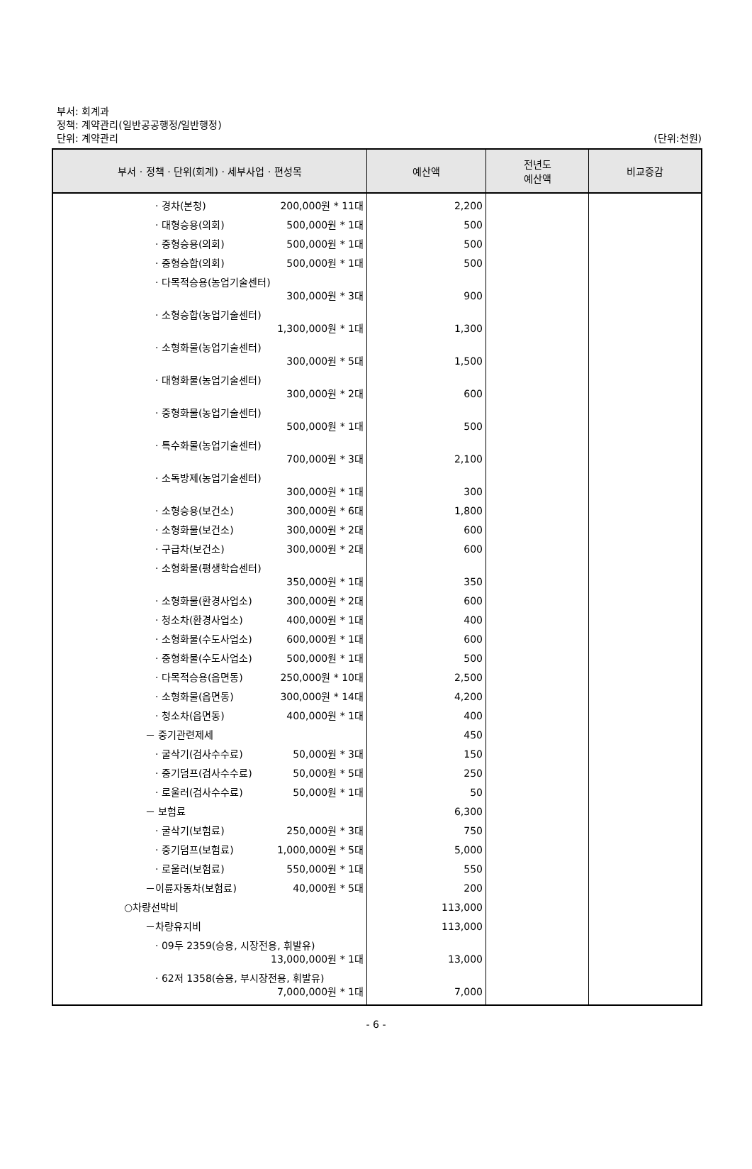부서: 회계과
정책: 계약관리(일반공공행정/일반행정)
단위: 계약관리 (단위:천원)
| 부서 · 정책 · 단위(회계) · 세부사업 · 편성목 | 예산액 | 전년도 예산액 | 비교증감 |
| --- | --- | --- | --- |
| · 경차(본청) 200,000원 * 11대 | 2,200 | | |
| · 대형승용(의회) 500,000원 * 1대 | 500 | | |
| · 중형승용(의회) 500,000원 * 1대 | 500 | | |
| · 중형승합(의회) 500,000원 * 1대 | 500 | | |
| · 다목적승용(농업기술센터) 300,000원 * 3대 | 900 | | |
| · 소형승합(농업기술센터) 1,300,000원 * 1대 | 1,300 | | |
| · 소형화물(농업기술센터) 300,000원 * 5대 | 1,500 | | |
| · 대형화물(농업기술센터) 300,000원 * 2대 | 600 | | |
| · 중형화물(농업기술센터) 500,000원 * 1대 | 500 | | |
| · 특수화물(농업기술센터) 700,000원 * 3대 | 2,100 | | |
| · 소독방제(농업기술센터) 300,000원 * 1대 | 300 | | |
| · 소형승용(보건소) 300,000원 * 6대 | 1,800 | | |
| · 소형화물(보건소) 300,000원 * 2대 | 600 | | |
| · 구급차(보건소) 300,000원 * 2대 | 600 | | |
| · 소형화물(평생학습센터) 350,000원 * 1대 | 350 | | |
| · 소형화물(환경사업소) 300,000원 * 2대 | 600 | | |
| · 청소차(환경사업소) 400,000원 * 1대 | 400 | | |
| · 소형화물(수도사업소) 600,000원 * 1대 | 600 | | |
| · 중형화물(수도사업소) 500,000원 * 1대 | 500 | | |
| · 다목적승용(읍면동) 250,000원 * 10대 | 2,500 | | |
| · 소형화물(읍면동) 300,000원 * 14대 | 4,200 | | |
| · 청소차(읍면동) 400,000원 * 1대 | 400 | | |
| － 중기관련제세 | 450 | | |
| · 굴삭기(검사수수료) 50,000원 * 3대 | 150 | | |
| · 중기덤프(검사수수료) 50,000원 * 5대 | 250 | | |
| · 로울러(검사수수료) 50,000원 * 1대 | 50 | | |
| － 보험료 | 6,300 | | |
| · 굴삭기(보험료) 250,000원 * 3대 | 750 | | |
| · 중기덤프(보험료) 1,000,000원 * 5대 | 5,000 | | |
| · 로울러(보험료) 550,000원 * 1대 | 550 | | |
| －이륜자동차(보험료) 40,000원 * 5대 | 200 | | |
| ○차량선박비 | 113,000 | | |
| －차량유지비 | 113,000 | | |
| · 09두 2359(승용, 시장전용, 휘발유) 13,000,000원 * 1대 | 13,000 | | |
| · 62저 1358(승용, 부시장전용, 휘발유) 7,000,000원 * 1대 | 7,000 | | |
- 6 -